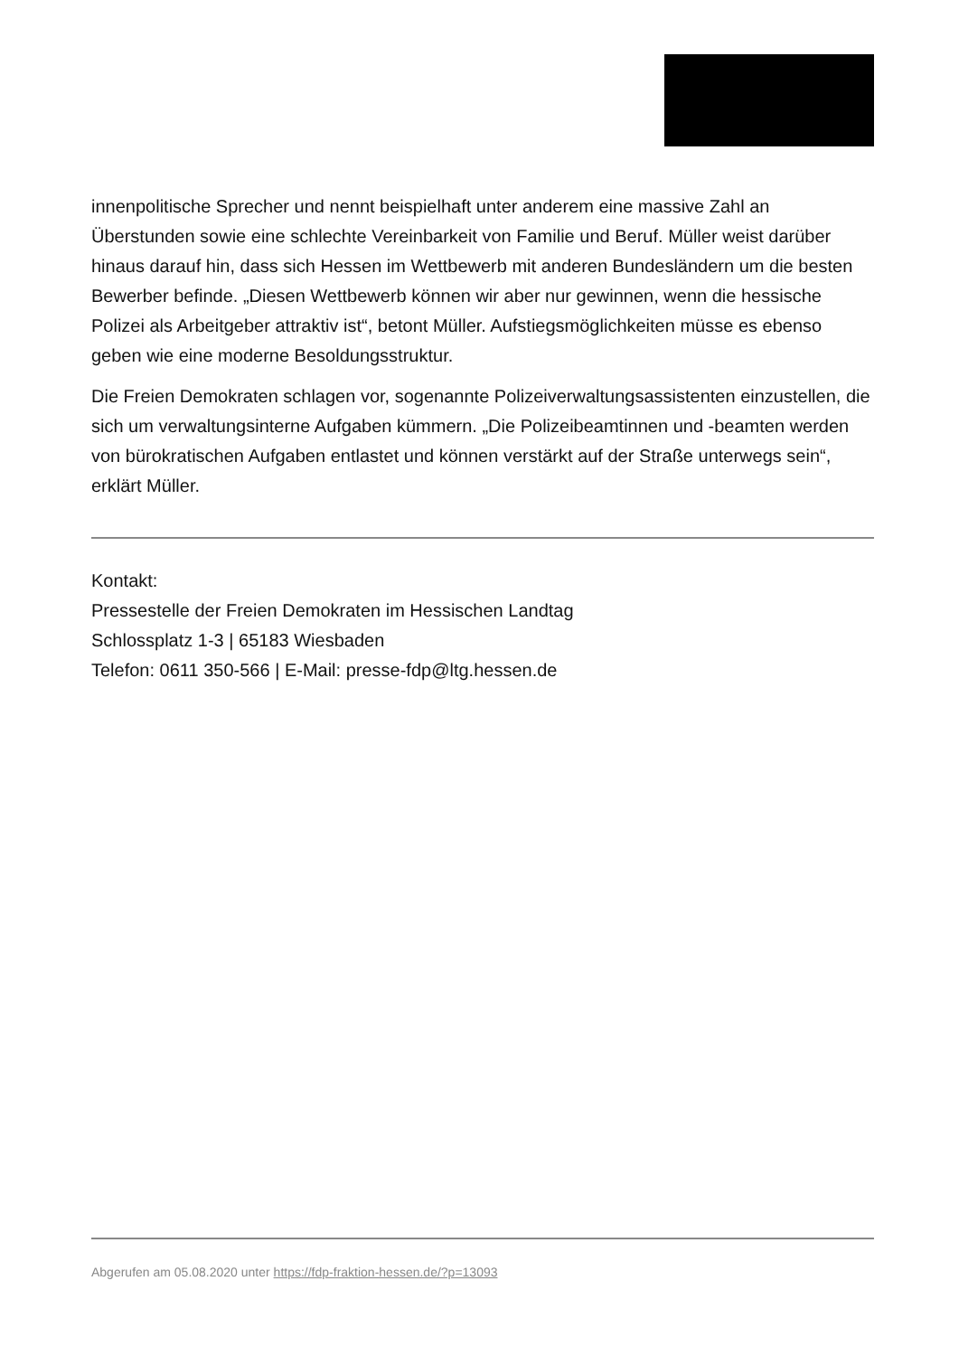innenpolitische Sprecher und nennt beispielhaft unter anderem eine massive Zahl an Überstunden sowie eine schlechte Vereinbarkeit von Familie und Beruf. Müller weist darüber hinaus darauf hin, dass sich Hessen im Wettbewerb mit anderen Bundesländern um die besten Bewerber befinde. „Diesen Wettbewerb können wir aber nur gewinnen, wenn die hessische Polizei als Arbeitgeber attraktiv ist“, betont Müller. Aufstiegsmöglichkeiten müsse es ebenso geben wie eine moderne Besoldungsstruktur.
Die Freien Demokraten schlagen vor, sogenannte Polizeiverwaltungsassistenten einzustellen, die sich um verwaltungsinterne Aufgaben kümmern. „Die Polizeibeamtinnen und -beamten werden von bürokratischen Aufgaben entlastet und können verstärkt auf der Straße unterwegs sein“, erklärt Müller.
Kontakt:
Pressestelle der Freien Demokraten im Hessischen Landtag
Schlossplatz 1-3 | 65183 Wiesbaden
Telefon: 0611 350-566 | E-Mail: presse-fdp@ltg.hessen.de
Abgerufen am 05.08.2020 unter https://fdp-fraktion-hessen.de/?p=13093